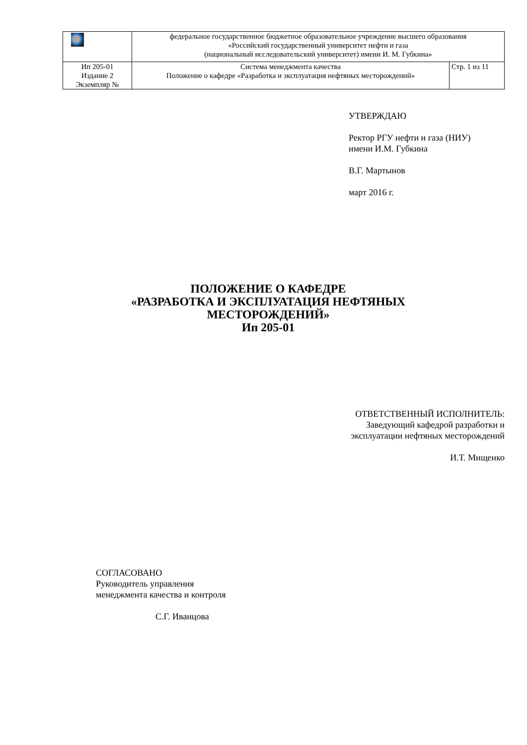| | федеральное государственное бюджетное образовательное учреждение высшего образования «Российский государственный университет нефти и газа (национальный исследовательский университет) имени И. М. Губкина» | |
| Ип 205-01 Издание 2 Экземпляр № | Система менеджмента качества Положение о кафедре «Разработка и эксплуатация нефтяных месторождений» | Стр. 1 из 11 |
УТВЕРЖДАЮ
Ректор РГУ нефти и газа (НИУ)
имени И.М. Губкина
В.Г. Мартынов
март 2016 г.
ПОЛОЖЕНИЕ О КАФЕДРЕ
«РАЗРАБОТКА И ЭКСПЛУАТАЦИЯ НЕФТЯНЫХ
МЕСТОРОЖДЕНИЙ»
Ип 205-01
ОТВЕТСТВЕННЫЙ ИСПОЛНИТЕЛЬ:
Заведующий кафедрой разработки и
эксплуатации нефтяных месторождений
И.Т. Мищенко
СОГЛАСОВАНО
Руководитель управления
менеджмента качества и контроля
С.Г. Иванцова